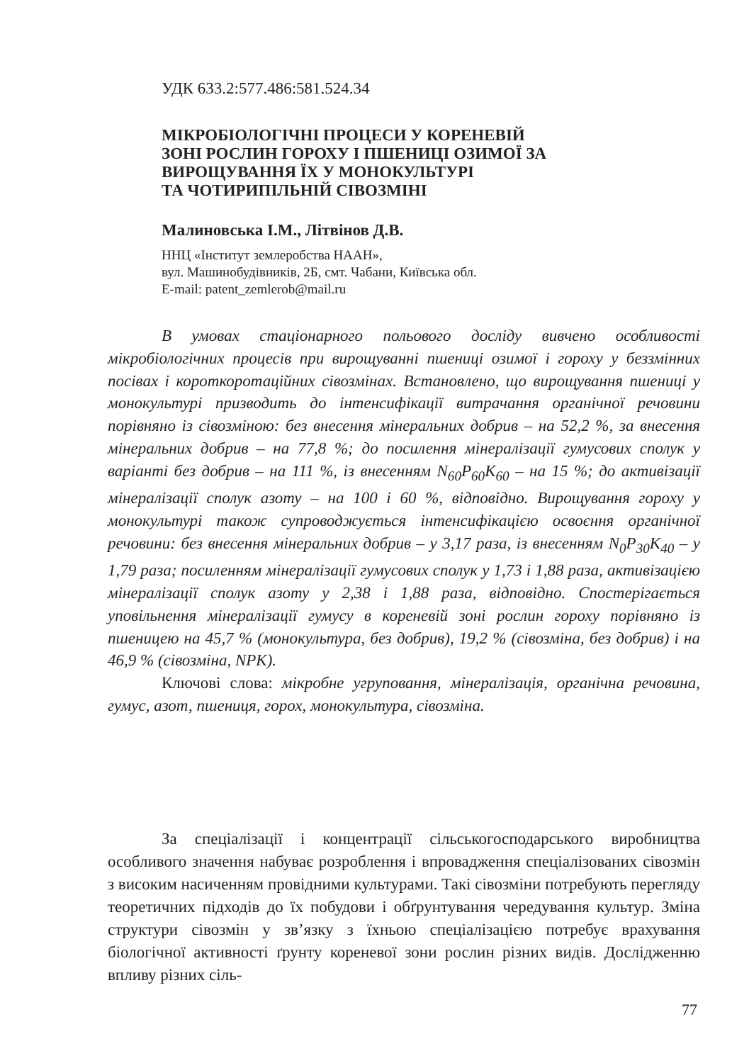УДК 633.2:577.486:581.524.34
МІКРОБІОЛОГІЧНІ ПРОЦЕСИ У КОРЕНЕВІЙ
ЗОНІ РОСЛИН ГОРОХУ І ПШЕНИЦІ ОЗИМОЇ ЗА
ВИРОЩУВАННЯ ЇХ У МОНОКУЛЬТУРІ
ТА ЧОТИРИПІЛЬНІЙ СІВОЗМІНІ
Малиновська І.М., Літвінов Д.В.
ННЦ «Інститут землеробства НААН»,
вул. Машинобудівників, 2Б, смт. Чабани, Київська обл.
E-mail: patent_zemlerob@mail.ru
В умовах стаціонарного польового досліду вивчено особливості мікробіологічних процесів при вирощуванні пшениці озимої і гороху у беззмінних посівах і короткоротаційних сівозмінах. Встановлено, що вирощування пшениці у монокультурі призводить до інтенсифікації витрачання органічної речовини порівняно із сівозміною: без внесення мінеральних добрив – на 52,2 %, за внесення мінеральних добрив – на 77,8 %; до посилення мінералізації гумусових сполук у варіанті без добрив – на 111 %, із внесенням N<sub>60</sub>P<sub>60</sub>K<sub>60</sub> – на 15 %; до активізації мінералізації сполук азоту – на 100 і 60 %, відповідно. Вирощування гороху у монокультурі також супроводжується інтенсифікацією освоєння органічної речовини: без внесення мінеральних добрив – у 3,17 раза, із внесенням N<sub>0</sub>P<sub>30</sub>K<sub>40</sub> – у 1,79 раза; посиленням мінералізації гумусових сполук у 1,73 і 1,88 раза, активізацією мінералізації сполук азоту у 2,38 і 1,88 раза, відповідно. Спостерігається уповільнення мінералізації гумусу в кореневій зоні рослин гороху порівняно із пшеницею на 45,7 % (монокультура, без добрив), 19,2 % (сівозміна, без добрив) і на 46,9 % (сівозміна, NPK).
Ключові слова: мікробне угруповання, мінералізація, органічна речовина, гумус, азот, пшениця, горох, монокультура, сівозміна.
За спеціалізації і концентрації сільськогосподарського виробництва особливого значення набуває розроблення і впровадження спеціалізованих сівозмін з високим насиченням провідними культурами. Такі сівозміни потребують перегляду теоретичних підходів до їх побудови і обґрунтування чередування культур. Зміна структури сівозмін у зв’язку з їхньою спеціалізацією потребує врахування біологічної активності ґрунту кореневої зони рослин різних видів. Дослідженню впливу різних сіль-
77